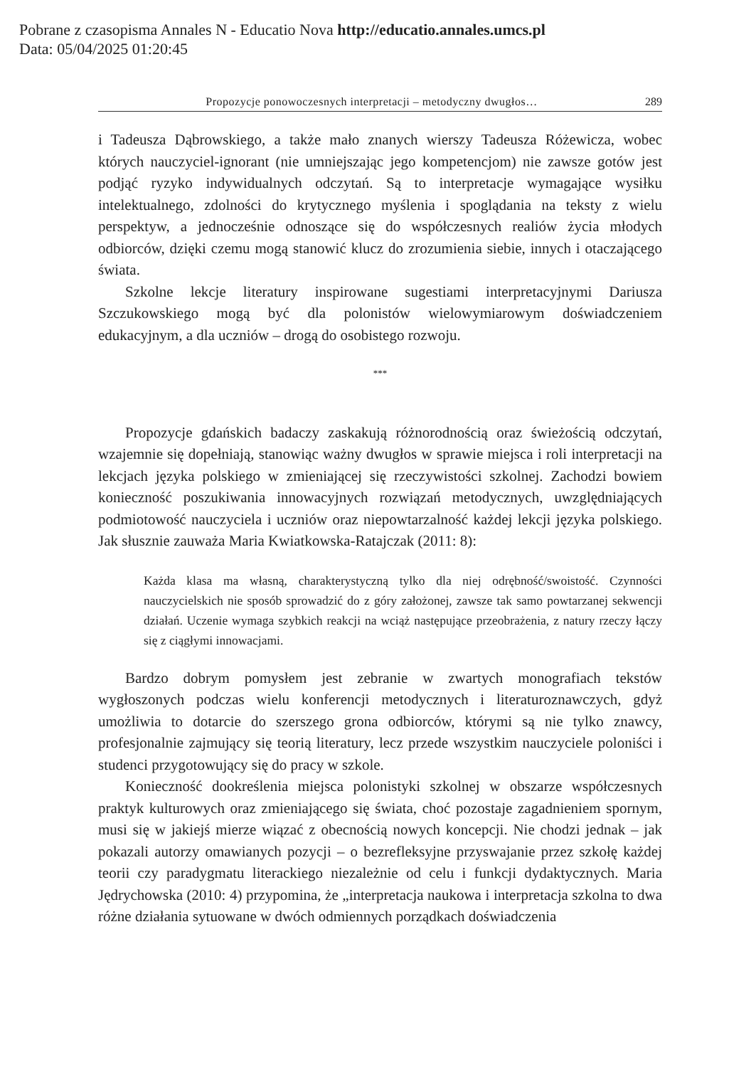Pobrane z czasopisma Annales N - Educatio Nova http://educatio.annales.umcs.pl
Data: 05/04/2025 01:20:45
Propozycje ponowoczesnych interpretacji – metodyczny dwugłos… 289
i Tadeusza Dąbrowskiego, a także mało znanych wierszy Tadeusza Różewicza, wobec których nauczyciel-ignorant (nie umniejszając jego kompetencjom) nie zawsze gotów jest podjąć ryzyko indywidualnych odczytań. Są to interpretacje wymagające wysiłku intelektualnego, zdolności do krytycznego myślenia i spoglądania na teksty z wielu perspektyw, a jednocześnie odnoszące się do współczesnych realiów życia młodych odbiorców, dzięki czemu mogą stanowić klucz do zrozumienia siebie, innych i otaczającego świata.
Szkolne lekcje literatury inspirowane sugestiami interpretacyjnymi Dariusza Szczukowskiego mogą być dla polonistów wielowymiarowym doświadczeniem edukacyjnym, a dla uczniów – drogą do osobistego rozwoju.
***
Propozycje gdańskich badaczy zaskakują różnorodnością oraz świeżością odczytań, wzajemnie się dopełniają, stanowiąc ważny dwugłos w sprawie miejsca i roli interpretacji na lekcjach języka polskiego w zmieniającej się rzeczywistości szkolnej. Zachodzi bowiem konieczność poszukiwania innowacyjnych rozwiązań metodycznych, uwzględniających podmiotowość nauczyciela i uczniów oraz niepowtarzalność każdej lekcji języka polskiego. Jak słusznie zauważa Maria Kwiatkowska-Ratajczak (2011: 8):
Każda klasa ma własną, charakterystyczną tylko dla niej odrębność/swoistość. Czynności nauczycielskich nie sposób sprowadzić do z góry założonej, zawsze tak samo powtarzanej sekwencji działań. Uczenie wymaga szybkich reakcji na wciąż następujące przeobrażenia, z natury rzeczy łączy się z ciągłymi innowacjami.
Bardzo dobrym pomysłem jest zebranie w zwartych monografiach tekstów wygłoszonych podczas wielu konferencji metodycznych i literaturoznawczych, gdyż umożliwia to dotarcie do szerszego grona odbiorców, którymi są nie tylko znawcy, profesjonalnie zajmujący się teorią literatury, lecz przede wszystkim nauczyciele poloniści i studenci przygotowujący się do pracy w szkole.
Konieczność dookreślenia miejsca polonistyki szkolnej w obszarze współczesnych praktyk kulturowych oraz zmieniającego się świata, choć pozostaje zagadnieniem spornym, musi się w jakiejś mierze wiązać z obecnością nowych koncepcji. Nie chodzi jednak – jak pokazali autorzy omawianych pozycji – o bezrefleksyjne przyswajanie przez szkołę każdej teorii czy paradygmatu literackiego niezależnie od celu i funkcji dydaktycznych. Maria Jędrychowska (2010: 4) przypomina, że „interpretacja naukowa i interpretacja szkolna to dwa różne działania sytuowane w dwóch odmiennych porządkach doświadczenia